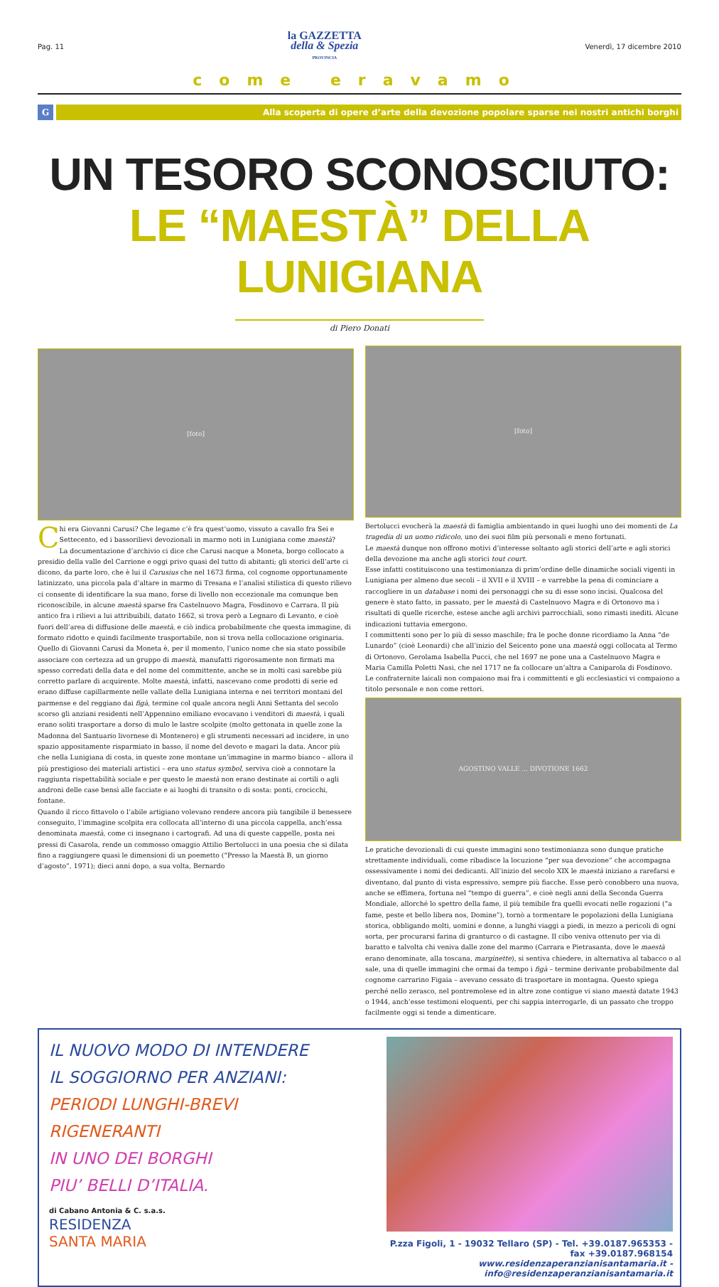Pag. 11
la GAZZETTA
della & Spezia
PROVINCIA
Venerdì, 17 dicembre 2010
come eravamo
G Alla scoperta di opere d’arte della devozione popolare sparse nei nostri antichi borghi
UN TESORO SCONOSCIUTO:
LE “MAESTÀ” DELLA LUNIGIANA
di Piero Donati
[foto]
Chi era Giovanni Carusi? Che legame c’è fra quest’uomo, vissuto a cavallo fra Sei e Settecento, ed i bassorilievi devozionali in marmo noti in Lunigiana come maestà?
La documentazione d’archivio ci dice che Carusi nacque a Moneta, borgo collocato a presidio della valle del Carrione e oggi privo quasi del tutto di abitanti; gli storici dell’arte ci dicono, da parte loro, che è lui il Carusius che nel 1673 firma, col cognome opportunamente latinizzato, una piccola pala d’altare in marmo di Tresana e l’analisi stilistica di questo rilievo ci consente di identificare la sua mano, forse di livello non eccezionale ma comunque ben riconoscibile, in alcune maestà sparse fra Castelnuovo Magra, Fosdinovo e Carrara. Il più antico fra i rilievi a lui attribuibili, datato 1662, si trova però a Legnaro di Levanto, e cioè fuori dell’area di diffusione delle maestà, e ciò indica probabilmente che questa immagine, di formato ridotto e quindi facilmente trasportabile, non si trova nella collocazione originaria.
Quello di Giovanni Carusi da Moneta è, per il momento, l’unico nome che sia stato possibile associare con certezza ad un gruppo di maestà, manufatti rigorosamente non firmati ma spesso corredati della data e del nome del committente, anche se in molti casi sarebbe più corretto parlare di acquirente. Molte maestà, infatti, nascevano come prodotti di serie ed erano diffuse capillarmente nelle vallate della Lunigiana interna e nei territori montani del parmense e del reggiano dai figà, termine col quale ancora negli Anni Settanta del secolo scorso gli anziani residenti nell’Appennino emiliano evocavano i venditori di maestà, i quali erano soliti trasportare a dorso di mulo le lastre scolpite (molto gettonata in quelle zone la Madonna del Santuario livornese di Montenero) e gli strumenti necessari ad incidere, in uno spazio appositamente risparmiato in basso, il nome del devoto e magari la data. Ancor più che nella Lunigiana di costa, in queste zone montane un’immagine in marmo bianco – allora il più prestigioso dei materiali artistici – era uno status symbol, serviva cioè a connotare la raggiunta rispettabilità sociale e per questo le maestà non erano destinate ai cortili o agli androni delle case bensì alle facciate e ai luoghi di transito o di sosta: ponti, crocicchi, fontane.
Quando il ricco fittavolo o l’abile artigiano volevano rendere ancora più tangibile il benessere conseguito, l’immagine scolpita era collocata all’interno di una piccola cappella, anch’essa denominata maestà, come ci insegnano i cartografi. Ad una di queste cappelle, posta nei pressi di Casarola, rende un commosso omaggio Attilio Bertolucci in una poesia che si dilata fino a raggiungere quasi le dimensioni di un poemetto (“Presso la Maestà B, un giorno d’agosto”, 1971); dieci anni dopo, a sua volta, Bernardo
[foto]
Bertolucci evocherà la maestà di famiglia ambientando in quei luoghi uno dei momenti de La tragedia di un uomo ridicolo, uno dei suoi film più personali e meno fortunati.
Le maestà dunque non offrono motivi d’interesse soltanto agli storici dell’arte e agli storici della devozione ma anche agli storici tout court.
Esse infatti costituiscono una testimonianza di prim’ordine delle dinamiche sociali vigenti in Lunigiana per almeno due secoli – il XVII e il XVIII – e varrebbe la pena di cominciare a raccogliere in un database i nomi dei personaggi che su di esse sono incisi. Qualcosa del genere è stato fatto, in passato, per le maestà di Castelnuovo Magra e di Ortonovo ma i risultati di quelle ricerche, estese anche agli archivi parrocchiali, sono rimasti inediti. Alcune indicazioni tuttavia emergono.
I committenti sono per lo più di sesso maschile; fra le poche donne ricordiamo la Anna “de Lunardo” (cioè Leonardi) che all’inizio del Seicento pone una maestà oggi collocata al Termo di Ortonovo, Gerolama Isabella Pucci, che nel 1697 ne pone una a Castelnuovo Magra e Maria Camilla Poletti Nasi, che nel 1717 ne fa collocare un’altra a Caniparola di Fosdinovo. Le confraternite laicali non compaiono mai fra i committenti e gli ecclesiastici vi compaiono a titolo personale e non come rettori.
AGOSTINO VALLE ... DIVOTIONE 1662
Le pratiche devozionali di cui queste immagini sono testimonianza sono dunque pratiche strettamente individuali, come ribadisce la locuzione “per sua devozione” che accompagna ossessivamente i nomi dei dedicanti. All’inizio del secolo XIX le maestà iniziano a rarefarsi e diventano, dal punto di vista espressivo, sempre più fiacche. Esse però conobbero una nuova, anche se effimera, fortuna nel “tempo di guerra”, e cioè negli anni della Seconda Guerra Mondiale, allorché lo spettro della fame, il più temibile fra quelli evocati nelle rogazioni (“a fame, peste et bello libera nos, Domine”), tornò a tormentare le popolazioni della Lunigiana storica, obbligando molti, uomini e donne, a lunghi viaggi a piedi, in mezzo a pericoli di ogni sorta, per procurarsi farina di granturco o di castagne. Il cibo veniva ottenuto per via di baratto e talvolta chi veniva dalle zone del marmo (Carrara e Pietrasanta, dove le maestà erano denominate, alla toscana, marginette), si sentiva chiedere, in alternativa al tabacco o al sale, una di quelle immagini che ormai da tempo i figà – termine derivante probabilmente dal cognome carrarino Figaia – avevano cessato di trasportare in montagna. Questo spiega perché nello zerasco, nel pontremolese ed in altre zone contigue vi siano maestà datate 1943 o 1944, anch’esse testimoni eloquenti, per chi sappia interrogarle, di un passato che troppo facilmente oggi si tende a dimenticare.
IL NUOVO MODO DI INTENDERE
IL SOGGIORNO PER ANZIANI:
PERIODI LUNGHI-BREVI
RIGENERANTI
IN UNO DEI BORGHI
PIU’ BELLI D’ITALIA.
di Cabano Antonia & C. s.a.s.
RESIDENZA
SANTA MARIA
P.zza Figoli, 1 - 19032 Tellaro (SP) - Tel. +39.0187.965353 - fax +39.0187.968154
www.residenzaperanzianisantamaria.it - info@residenzaperanzianisantamaria.it